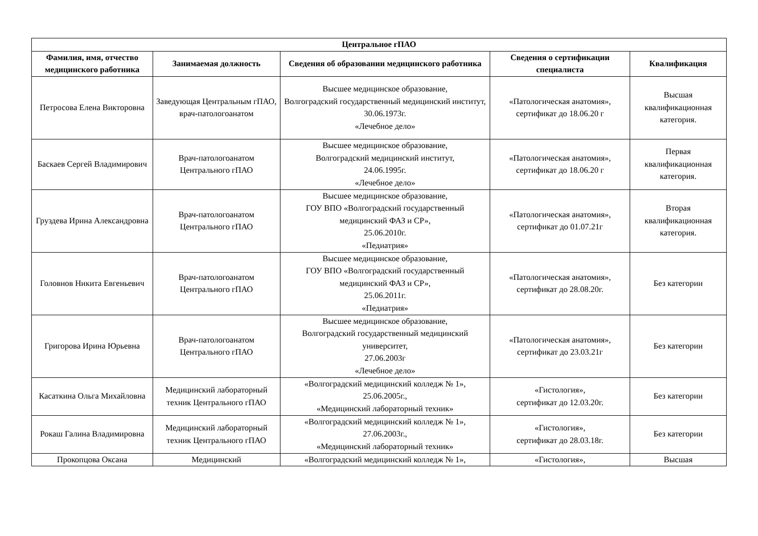| Центральное гПАО | | | | |
| --- | --- | --- | --- | --- |
| Фамилия, имя, отчество медицинского работника | Занимаемая должность | Сведения об образовании медицинского работника | Сведения о сертификации специалиста | Квалификация |
| Петросова Елена Викторовна | Заведующая Центральным гПАО, врач-патологоанатом | Высшее медицинское образование, Волгоградский государственный медицинский институт, 30.06.1973г. «Лечебное дело» | «Патологическая анатомия», сертификат до 18.06.20 г | Высшая квалификационная категория. |
| Баскаев Сергей Владимирович | Врач-патологоанатом Центрального гПАО | Высшее медицинское образование, Волгоградский медицинский институт, 24.06.1995г. «Лечебное дело» | «Патологическая анатомия», сертификат до 18.06.20 г | Первая квалификационная категория. |
| Груздева Ирина Александровна | Врач-патологоанатом Центрального гПАО | Высшее медицинское образование, ГОУ ВПО «Волгоградский государственный медицинский ФАЗ и СР», 25.06.2010г. «Педиатрия» | «Патологическая анатомия», сертификат до 01.07.21г | Вторая квалификационная категория. |
| Головнов Никита Евгеньевич | Врач-патологоанатом Центрального гПАО | Высшее медицинское образование, ГОУ ВПО «Волгоградский государственный медицинский ФАЗ и СР», 25.06.2011г. «Педиатрия» | «Патологическая анатомия», сертификат до 28.08.20г. | Без категории |
| Григорова Ирина Юрьевна | Врач-патологоанатом Центрального гПАО | Высшее медицинское образование, Волгоградский государственный медицинский университет, 27.06.2003г «Лечебное дело» | «Патологическая анатомия», сертификат до 23.03.21г | Без категории |
| Касаткина Ольга Михайловна | Медицинский лабораторный техник Центрального гПАО | «Волгоградский медицинский колледж № 1», 25.06.2005г., «Медицинский лабораторный техник» | «Гистология», сертификат до 12.03.20г. | Без категории |
| Рокаш Галина Владимировна | Медицинский лабораторный техник Центрального гПАО | «Волгоградский медицинский колледж № 1», 27.06.2003г., «Медицинский лабораторный техник» | «Гистология», сертификат до 28.03.18г. | Без категории |
| Прокопцова Оксана | Медицинский | «Волгоградский медицинский колледж № 1», | «Гистология», | Высшая |